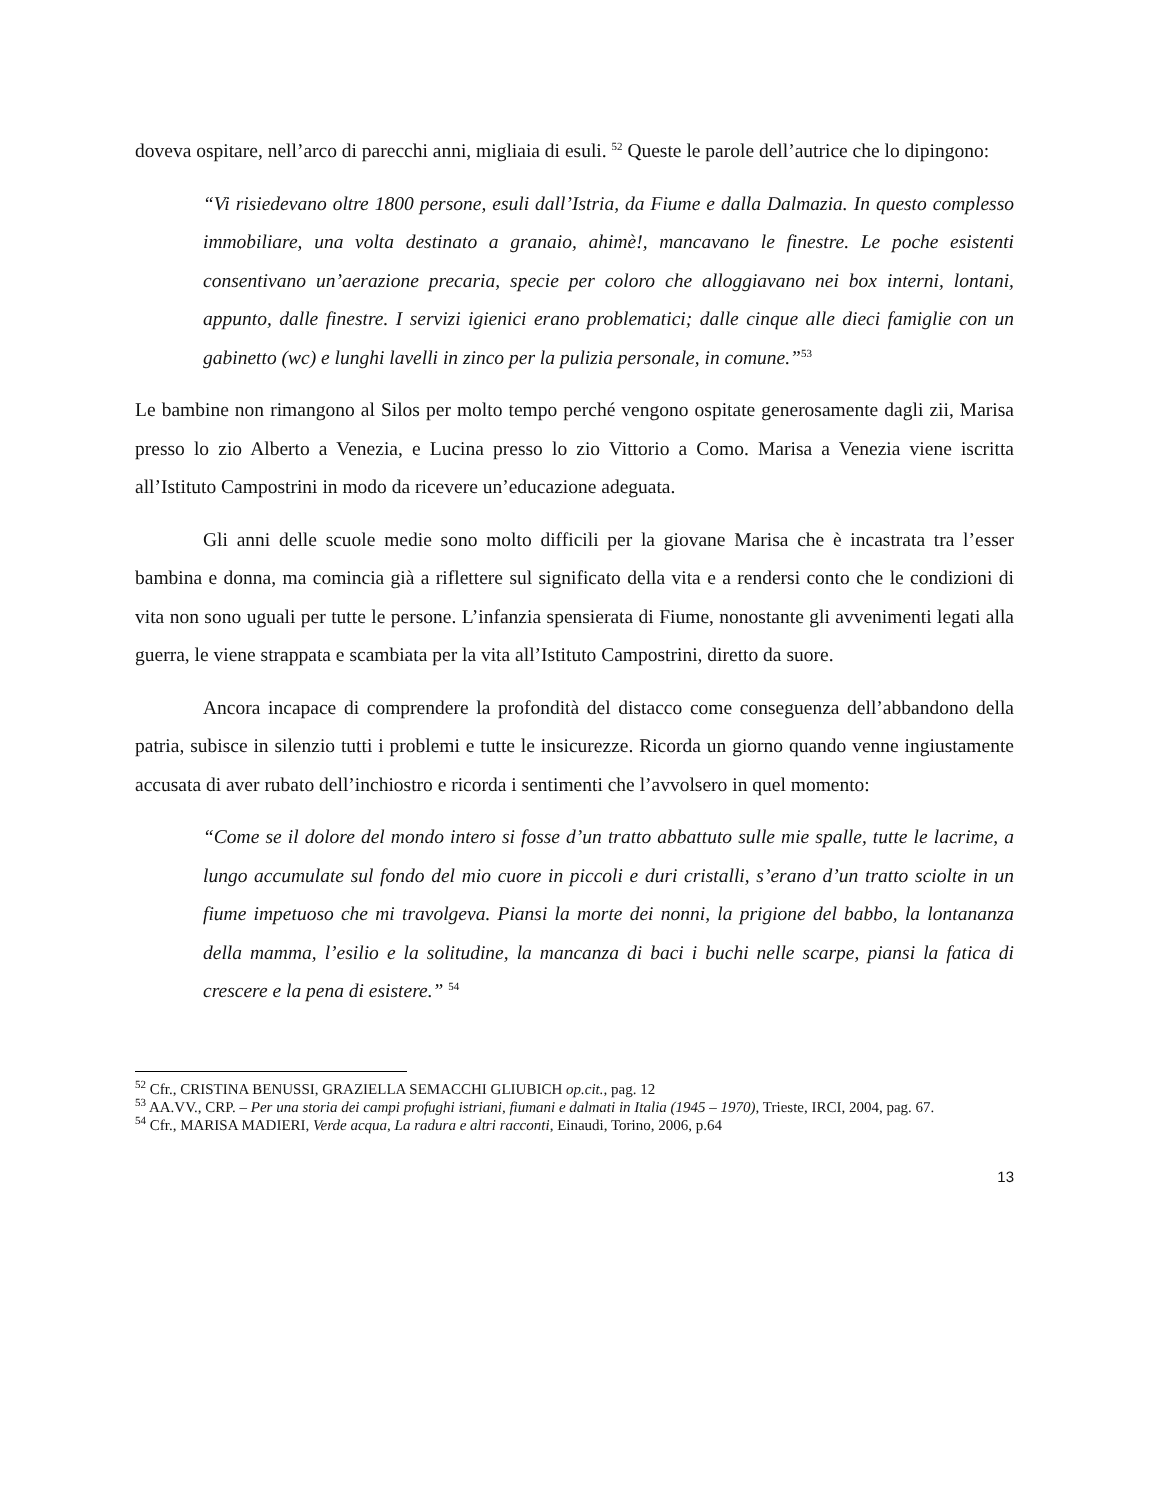doveva ospitare, nell’arco di parecchi anni, migliaia di esuli. <sup>52</sup> Queste le parole dell’autrice che lo dipingono:
“Vi risiedevano oltre 1800 persone, esuli dall’Istria, da Fiume e dalla Dalmazia. In questo complesso immobiliare, una volta destinato a granaio, ahimè!, mancavano le finestre. Le poche esistenti consentivano un’aerazione precaria, specie per coloro che alloggiavano nei box interni, lontani, appunto, dalle finestre. I servizi igienici erano problematici; dalle cinque alle dieci famiglie con un gabinetto (wc) e lunghi lavelli in zinco per la pulizia personale, in comune.”<sup>53</sup>
Le bambine non rimangono al Silos per molto tempo perché vengono ospitate generosamente dagli zii, Marisa presso lo zio Alberto a Venezia, e Lucina presso lo zio Vittorio a Como. Marisa a Venezia viene iscritta all’Istituto Campostrini in modo da ricevere un’educazione adeguata.
Gli anni delle scuole medie sono molto difficili per la giovane Marisa che è incastrata tra l’esser bambina e donna, ma comincia già a riflettere sul significato della vita e a rendersi conto che le condizioni di vita non sono uguali per tutte le persone. L’infanzia spensierata di Fiume, nonostante gli avvenimenti legati alla guerra, le viene strappata e scambiata per la vita all’Istituto Campostrini, diretto da suore.
Ancora incapace di comprendere la profondità del distacco come conseguenza dell’abbandono della patria, subisce in silenzio tutti i problemi e tutte le insicurezze. Ricorda un giorno quando venne ingiustamente accusata di aver rubato dell’inchiostro e ricorda i sentimenti che l’avvolsero in quel momento:
“Come se il dolore del mondo intero si fosse d’un tratto abbattuto sulle mie spalle, tutte le lacrime, a lungo accumulate sul fondo del mio cuore in piccoli e duri cristalli, s’erano d’un tratto sciolte in un fiume impetuoso che mi travolgeva. Piansi la morte dei nonni, la prigione del babbo, la lontananza della mamma, l’esilio e la solitudine, la mancanza di baci i buchi nelle scarpe, piansi la fatica di crescere e la pena di esistere.” <sup>54</sup>
<sup>52</sup> Cfr., CRISTINA BENUSSI, GRAZIELLA SEMACCHI GLIUBICH op.cit., pag. 12
<sup>53</sup> AA.VV., CRP. – Per una storia dei campi profughi istriani, fiumani e dalmati in Italia (1945 – 1970), Trieste, IRCI, 2004, pag. 67.
<sup>54</sup> Cfr., MARISA MADIERI, Verde acqua, La radura e altri racconti, Einaudi, Torino, 2006, p.64
13